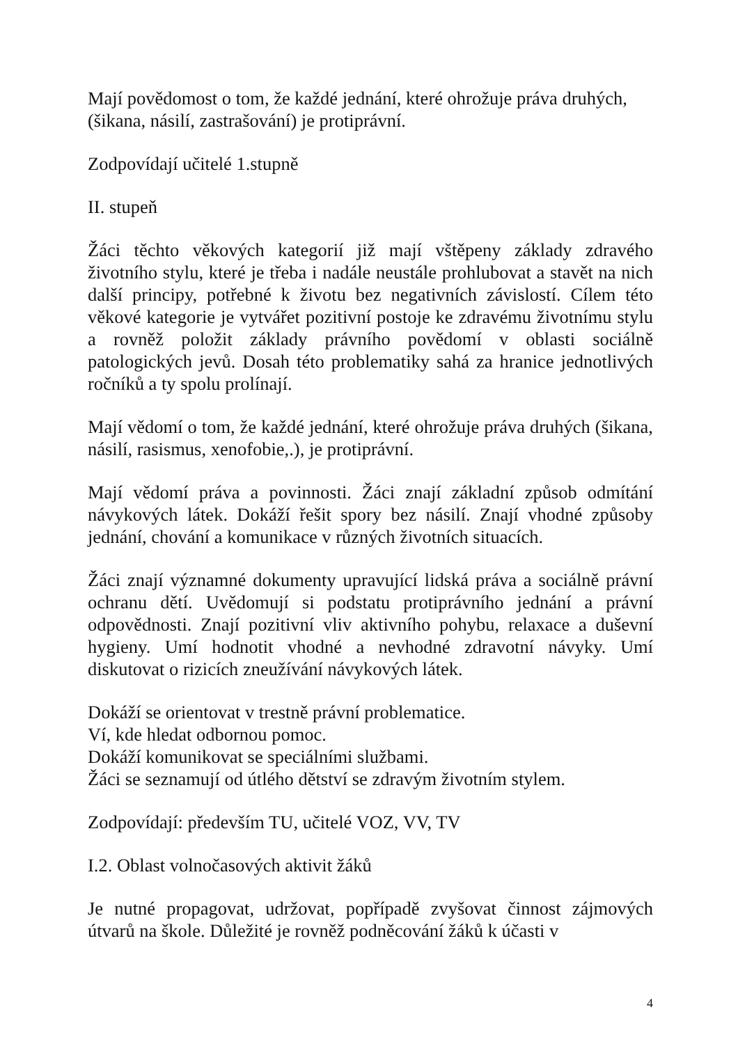Mají povědomost o tom, že každé jednání, které ohrožuje práva druhých, (šikana, násilí, zastrašování) je protiprávní.
Zodpovídají učitelé 1.stupně
II. stupeň
Žáci těchto věkových kategorií již mají vštěpeny základy zdravého životního stylu, které je třeba i nadále neustále prohlubovat a stavět na nich další principy, potřebné k životu bez negativních závislostí. Cílem této věkové kategorie je vytvářet pozitivní postoje ke zdravému životnímu stylu a rovněž položit základy právního povědomí v oblasti sociálně patologických jevů. Dosah této problematiky sahá za hranice jednotlivých ročníků a ty spolu prolínají.
Mají vědomí o tom, že každé jednání, které ohrožuje práva druhých (šikana, násilí, rasismus, xenofobie,.), je protiprávní.
Mají vědomí práva a povinnosti. Žáci znají základní způsob odmítání návykových látek. Dokáží řešit spory bez násilí. Znají vhodné způsoby jednání, chování a komunikace v různých životních situacích.
Žáci znají významné dokumenty upravující lidská práva a sociálně právní ochranu dětí. Uvědomují si podstatu protiprávního jednání a právní odpovědnosti. Znají pozitivní vliv aktivního pohybu, relaxace a duševní hygieny. Umí hodnotit vhodné a nevhodné zdravotní návyky. Umí diskutovat o rizicích zneužívání návykových látek.
Dokáží se orientovat v trestně právní problematice.
Ví, kde hledat odbornou pomoc.
Dokáží komunikovat se speciálními službami.
Žáci se seznamují od útlého dětství se zdravým životním stylem.
Zodpovídají: především TU, učitelé VOZ, VV, TV
I.2. Oblast volnočasových aktivit žáků
Je nutné propagovat, udržovat, popřípadě zvyšovat činnost zájmových útvarů na škole. Důležité je rovněž podněcování žáků k účasti v
4